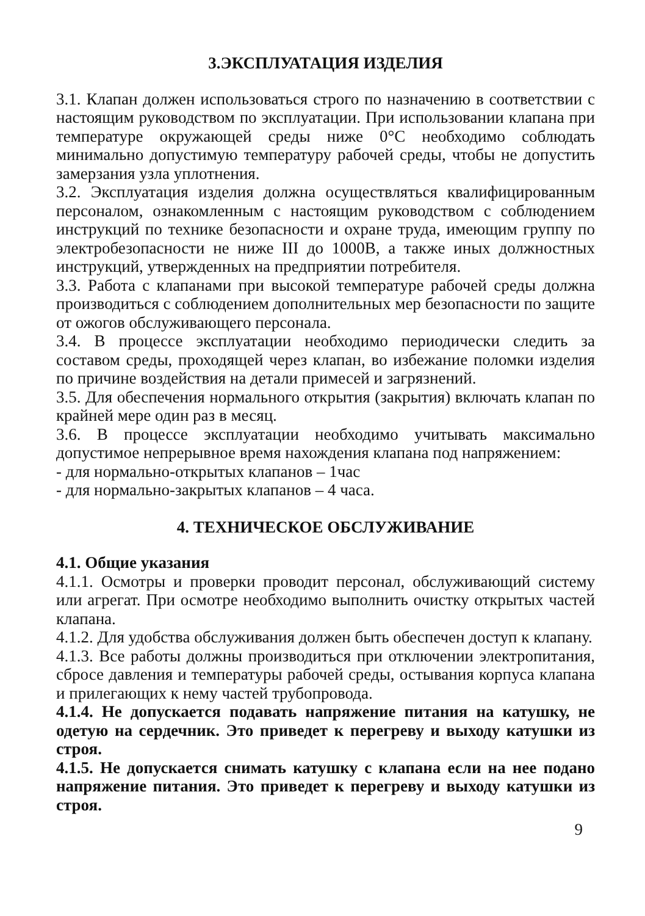3.ЭКСПЛУАТАЦИЯ ИЗДЕЛИЯ
3.1. Клапан должен использоваться строго по назначению в соответствии с настоящим руководством по эксплуатации. При использовании клапана при температуре окружающей среды ниже 0°С необходимо соблюдать минимально допустимую температуру рабочей среды, чтобы не допустить замерзания узла уплотнения.
3.2. Эксплуатация изделия должна осуществляться квалифицированным персоналом, ознакомленным с настоящим руководством с соблюдением инструкций по технике безопасности и охране труда, имеющим группу по электробезопасности не ниже III до 1000В, а также иных должностных инструкций, утвержденных на предприятии потребителя.
3.3. Работа с клапанами при высокой температуре рабочей среды должна производиться с соблюдением дополнительных мер безопасности по защите от ожогов обслуживающего персонала.
3.4. В процессе эксплуатации необходимо периодически следить за составом среды, проходящей через клапан, во избежание поломки изделия по причине воздействия на детали примесей и загрязнений.
3.5. Для обеспечения нормального открытия (закрытия) включать клапан по крайней мере один раз в месяц.
3.6. В процессе эксплуатации необходимо учитывать максимально допустимое непрерывное время нахождения клапана под напряжением:
- для нормально-открытых клапанов – 1час
- для нормально-закрытых клапанов – 4 часа.
4. ТЕХНИЧЕСКОЕ ОБСЛУЖИВАНИЕ
4.1. Общие указания
4.1.1. Осмотры и проверки проводит персонал, обслуживающий систему или агрегат. При осмотре необходимо выполнить очистку открытых частей клапана.
4.1.2. Для удобства обслуживания должен быть обеспечен доступ к клапану.
4.1.3. Все работы должны производиться при отключении электропитания, сбросе давления и температуры рабочей среды, остывания корпуса клапана и прилегающих к нему частей трубопровода.
4.1.4. Не допускается подавать напряжение питания на катушку, не одетую на сердечник. Это приведет к перегреву и выходу катушки из строя.
4.1.5. Не допускается снимать катушку с клапана если на нее подано напряжение питания. Это приведет к перегреву и выходу катушки из строя.
9